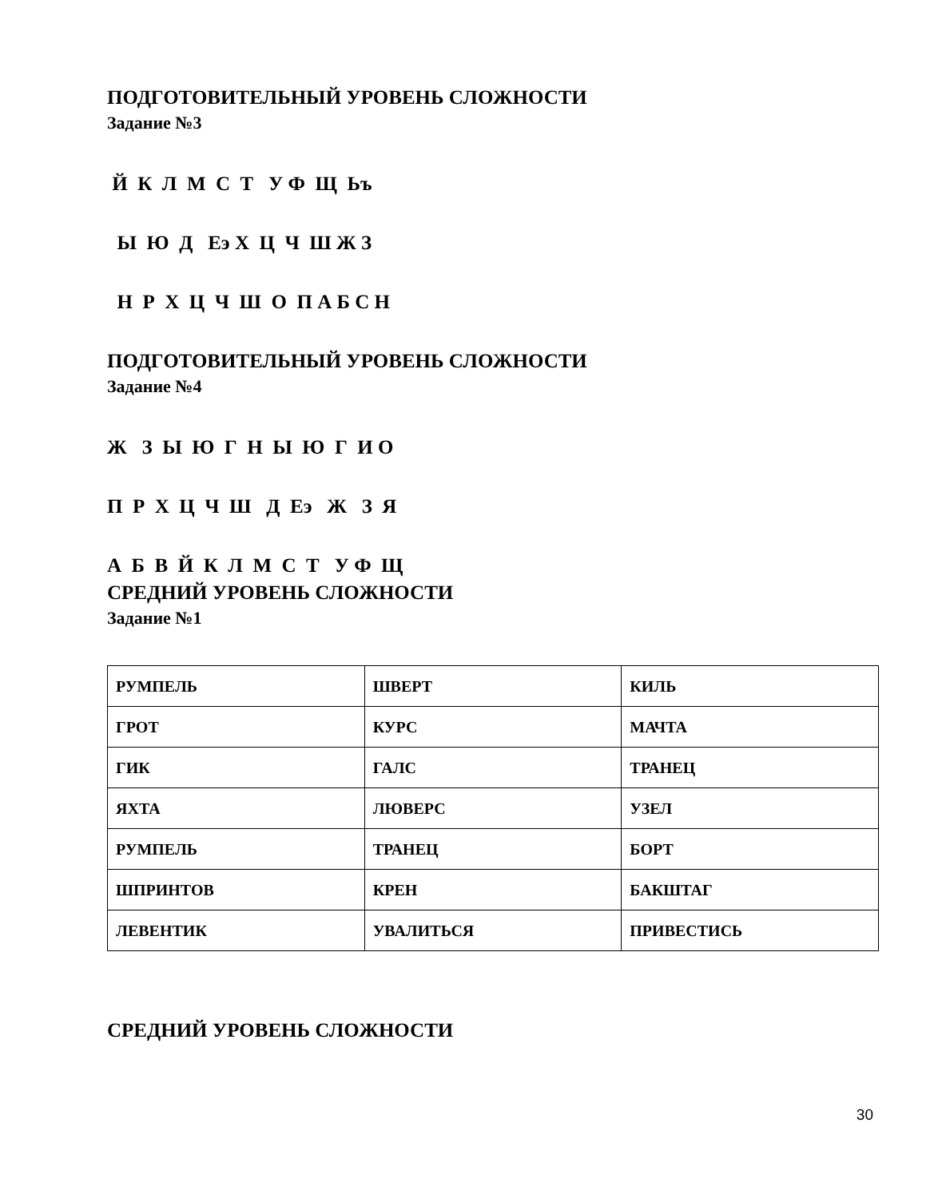ПОДГОТОВИТЕЛЬНЫЙ УРОВЕНЬ СЛОЖНОСТИ
Задание №3
Й К Л М С Т У Ф Щ Ьъ
Ы Ю Д Еэ Х Ц Ч Ш Ж З
Н Р Х Ц Ч Ш О П А Б С Н
ПОДГОТОВИТЕЛЬНЫЙ УРОВЕНЬ СЛОЖНОСТИ
Задание №4
Ж З Ы Ю Г Н Ы Ю Г И О
П Р Х Ц Ч Ш Д Еэ Ж З Я
А Б В Й К Л М С Т У Ф Щ
СРЕДНИЙ УРОВЕНЬ СЛОЖНОСТИ
Задание №1
| РУМПЕЛЬ | ШВЕРТ | КИЛЬ |
| ГРОТ | КУРС | МАЧТА |
| ГИК | ГАЛС | ТРАНЕЦ |
| ЯХТА | ЛЮВЕРС | УЗЕЛ |
| РУМПЕЛЬ | ТРАНЕЦ | БОРТ |
| ШПРИНТОВ | КРЕН | БАКШТАГ |
| ЛЕВЕНТИК | УВАЛИТЬСЯ | ПРИВЕСТИСЬ |
СРЕДНИЙ УРОВЕНЬ СЛОЖНОСТИ
30